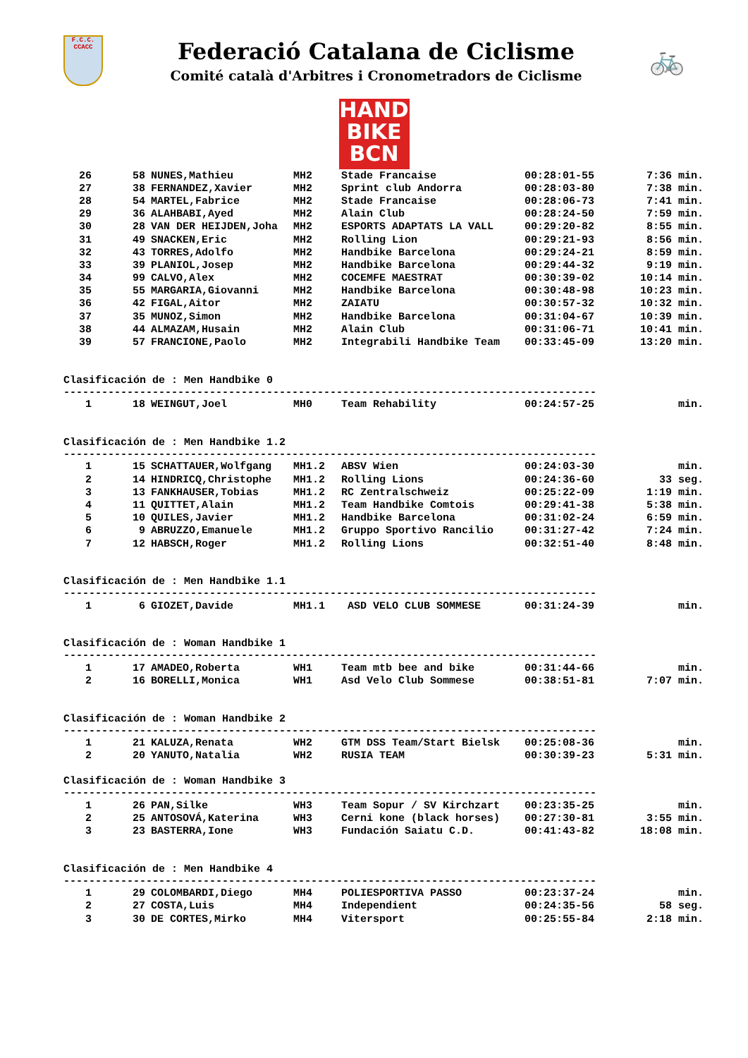F.C.C.
CCACC
Federació Catalana de Ciclisme
Comité català d'Arbitres i Cronometradors de Ciclisme
🚲
HAND
BIKE
BCN
| 26 | 58 | NUNES,Mathieu | MH2 | Stade Francaise | 00:28:01-55 | 7:36 min. |
| 27 | 38 | FERNANDEZ,Xavier | MH2 | Sprint club Andorra | 00:28:03-80 | 7:38 min. |
| 28 | 54 | MARTEL,Fabrice | MH2 | Stade Francaise | 00:28:06-73 | 7:41 min. |
| 29 | 36 | ALAHBABI,Ayed | MH2 | Alain Club | 00:28:24-50 | 7:59 min. |
| 30 | 28 | VAN DER HEIJDEN,Joha | MH2 | ESPORTS ADAPTATS LA VALL | 00:29:20-82 | 8:55 min. |
| 31 | 49 | SNACKEN,Eric | MH2 | Rolling Lion | 00:29:21-93 | 8:56 min. |
| 32 | 43 | TORRES,Adolfo | MH2 | Handbike Barcelona | 00:29:24-21 | 8:59 min. |
| 33 | 39 | PLANIOL,Josep | MH2 | Handbike Barcelona | 00:29:44-32 | 9:19 min. |
| 34 | 99 | CALVO,Alex | MH2 | COCEMFE MAESTRAT | 00:30:39-02 | 10:14 min. |
| 35 | 55 | MARGARIA,Giovanni | MH2 | Handbike Barcelona | 00:30:48-98 | 10:23 min. |
| 36 | 42 | FIGAL,Aitor | MH2 | ZAIATU | 00:30:57-32 | 10:32 min. |
| 37 | 35 | MUNOZ,Simon | MH2 | Handbike Barcelona | 00:31:04-67 | 10:39 min. |
| 38 | 44 | ALMAZAM,Husain | MH2 | Alain Club | 00:31:06-71 | 10:41 min. |
| 39 | 57 | FRANCIONE,Paolo | MH2 | Integrabili Handbike Team | 00:33:45-09 | 13:20 min. |
Clasificación de : Men Handbike 0
------------------------------------------------------------------------------------
| 1 | 18 | WEINGUT,Joel | MH0 | Team Rehability | 00:24:57-25 | min. |
Clasificación de : Men Handbike 1.2
------------------------------------------------------------------------------------
| 1 | 15 | SCHATTAUER,Wolfgang | MH1.2 | ABSV Wien | 00:24:03-30 | min. |
| 2 | 14 | HINDRICQ,Christophe | MH1.2 | Rolling Lions | 00:24:36-60 | 33 seg. |
| 3 | 13 | FANKHAUSER,Tobias | MH1.2 | RC Zentralschweiz | 00:25:22-09 | 1:19 min. |
| 4 | 11 | QUITTET,Alain | MH1.2 | Team Handbike Comtois | 00:29:41-38 | 5:38 min. |
| 5 | 10 | QUILES,Javier | MH1.2 | Handbike Barcelona | 00:31:02-24 | 6:59 min. |
| 6 | 9 | ABRUZZO,Emanuele | MH1.2 | Gruppo Sportivo Rancilio | 00:31:27-42 | 7:24 min. |
| 7 | 12 | HABSCH,Roger | MH1.2 | Rolling Lions | 00:32:51-40 | 8:48 min. |
Clasificación de : Men Handbike 1.1
------------------------------------------------------------------------------------
| 1 | 6 | GIOZET,Davide | MH1.1 | ASD VELO CLUB SOMMESE | 00:31:24-39 | min. |
Clasificación de : Woman Handbike 1
------------------------------------------------------------------------------------
| 1 | 17 | AMADEO,Roberta | WH1 | Team mtb bee and bike | 00:31:44-66 | min. |
| 2 | 16 | BORELLI,Monica | WH1 | Asd Velo Club Sommese | 00:38:51-81 | 7:07 min. |
Clasificación de : Woman Handbike 2
------------------------------------------------------------------------------------
| 1 | 21 | KALUZA,Renata | WH2 | GTM DSS Team/Start Bielsk | 00:25:08-36 | min. |
| 2 | 20 | YANUTO,Natalia | WH2 | RUSIA TEAM | 00:30:39-23 | 5:31 min. |
Clasificación de : Woman Handbike 3
------------------------------------------------------------------------------------
| 1 | 26 | PAN,Silke | WH3 | Team Sopur / SV Kirchzart | 00:23:35-25 | min. |
| 2 | 25 | ANTOSOVÁ,Katerina | WH3 | Cerni kone (black horses) | 00:27:30-81 | 3:55 min. |
| 3 | 23 | BASTERRA,Ione | WH3 | Fundación Saiatu C.D. | 00:41:43-82 | 18:08 min. |
Clasificación de : Men Handbike 4
------------------------------------------------------------------------------------
| 1 | 29 | COLOMBARDI,Diego | MH4 | POLIESPORTIVA PASSO | 00:23:37-24 | min. |
| 2 | 27 | COSTA,Luis | MH4 | Independient | 00:24:35-56 | 58 seg. |
| 3 | 30 | DE CORTES,Mirko | MH4 | Vitersport | 00:25:55-84 | 2:18 min. |